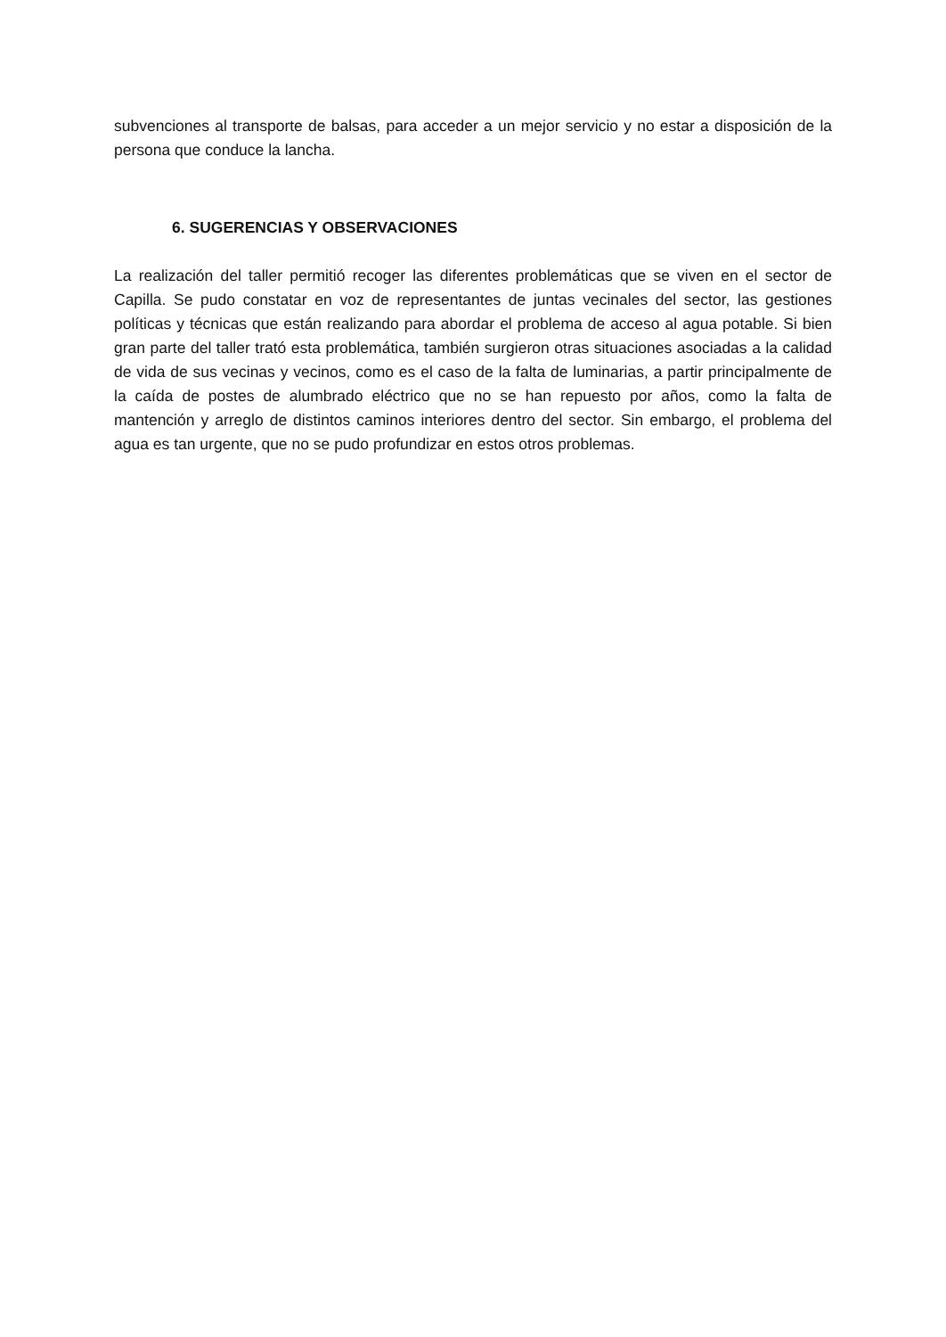subvenciones al transporte de balsas, para acceder a un mejor servicio y no estar a disposición de la persona que conduce la lancha.
6. SUGERENCIAS Y OBSERVACIONES
La realización del taller permitió recoger las diferentes problemáticas que se viven en el sector de Capilla. Se pudo constatar en voz de representantes de juntas vecinales del sector, las gestiones políticas y técnicas que están realizando para abordar el problema de acceso al agua potable. Si bien gran parte del taller trató esta problemática, también surgieron otras situaciones asociadas a la calidad de vida de sus vecinas y vecinos, como es el caso de la falta de luminarias, a partir principalmente de la caída de postes de alumbrado eléctrico que no se han repuesto por años, como la falta de mantención y arreglo de distintos caminos interiores dentro del sector. Sin embargo, el problema del agua es tan urgente, que no se pudo profundizar en estos otros problemas.